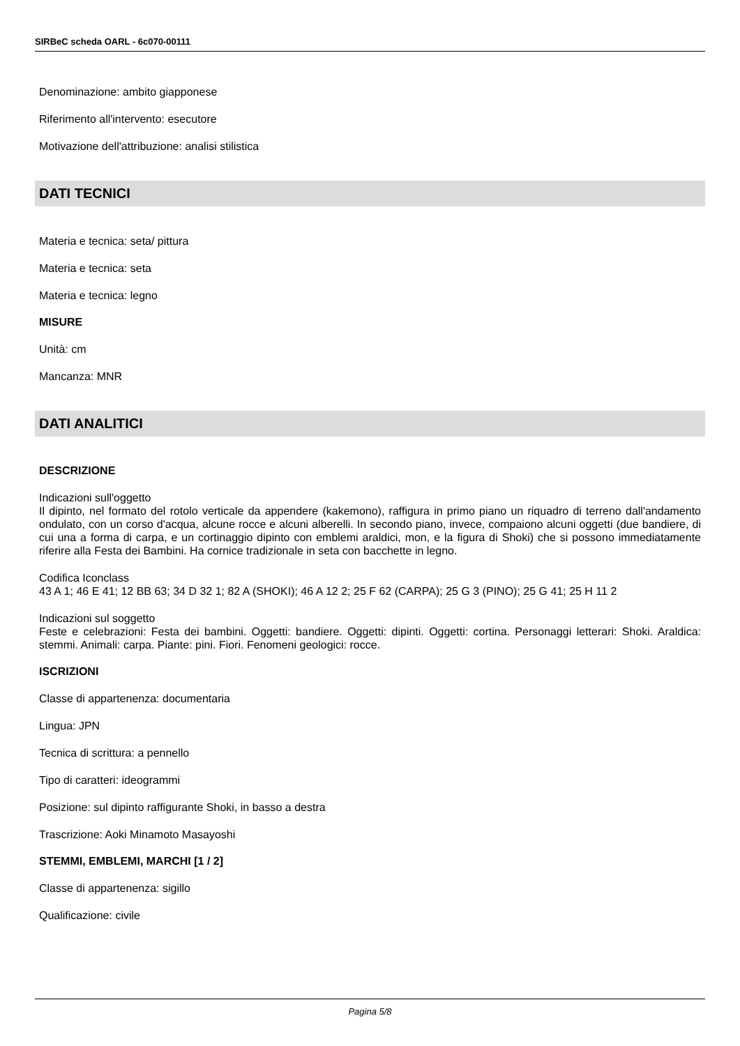SIRBeC scheda OARL - 6c070-00111
Denominazione: ambito giapponese
Riferimento all'intervento: esecutore
Motivazione dell'attribuzione: analisi stilistica
DATI TECNICI
Materia e tecnica: seta/ pittura
Materia e tecnica: seta
Materia e tecnica: legno
MISURE
Unità: cm
Mancanza: MNR
DATI ANALITICI
DESCRIZIONE
Indicazioni sull'oggetto
Il dipinto, nel formato del rotolo verticale da appendere (kakemono), raffigura in primo piano un riquadro di terreno dall'andamento ondulato, con un corso d'acqua, alcune rocce e alcuni alberelli. In secondo piano, invece, compaiono alcuni oggetti (due bandiere, di cui una a forma di carpa, e un cortinaggio dipinto con emblemi araldici, mon, e la figura di Shoki) che si possono immediatamente riferire alla Festa dei Bambini. Ha cornice tradizionale in seta con bacchette in legno.
Codifica Iconclass
43 A 1; 46 E 41; 12 BB 63; 34 D 32 1; 82 A (SHOKI); 46 A 12 2; 25 F 62 (CARPA); 25 G 3 (PINO); 25 G 41; 25 H 11 2
Indicazioni sul soggetto
Feste e celebrazioni: Festa dei bambini. Oggetti: bandiere. Oggetti: dipinti. Oggetti: cortina. Personaggi letterari: Shoki. Araldica: stemmi. Animali: carpa. Piante: pini. Fiori. Fenomeni geologici: rocce.
ISCRIZIONI
Classe di appartenenza: documentaria
Lingua: JPN
Tecnica di scrittura: a pennello
Tipo di caratteri: ideogrammi
Posizione: sul dipinto raffigurante Shoki, in basso a destra
Trascrizione: Aoki Minamoto Masayoshi
STEMMI, EMBLEMI, MARCHI [1 / 2]
Classe di appartenenza: sigillo
Qualificazione: civile
Pagina 5/8